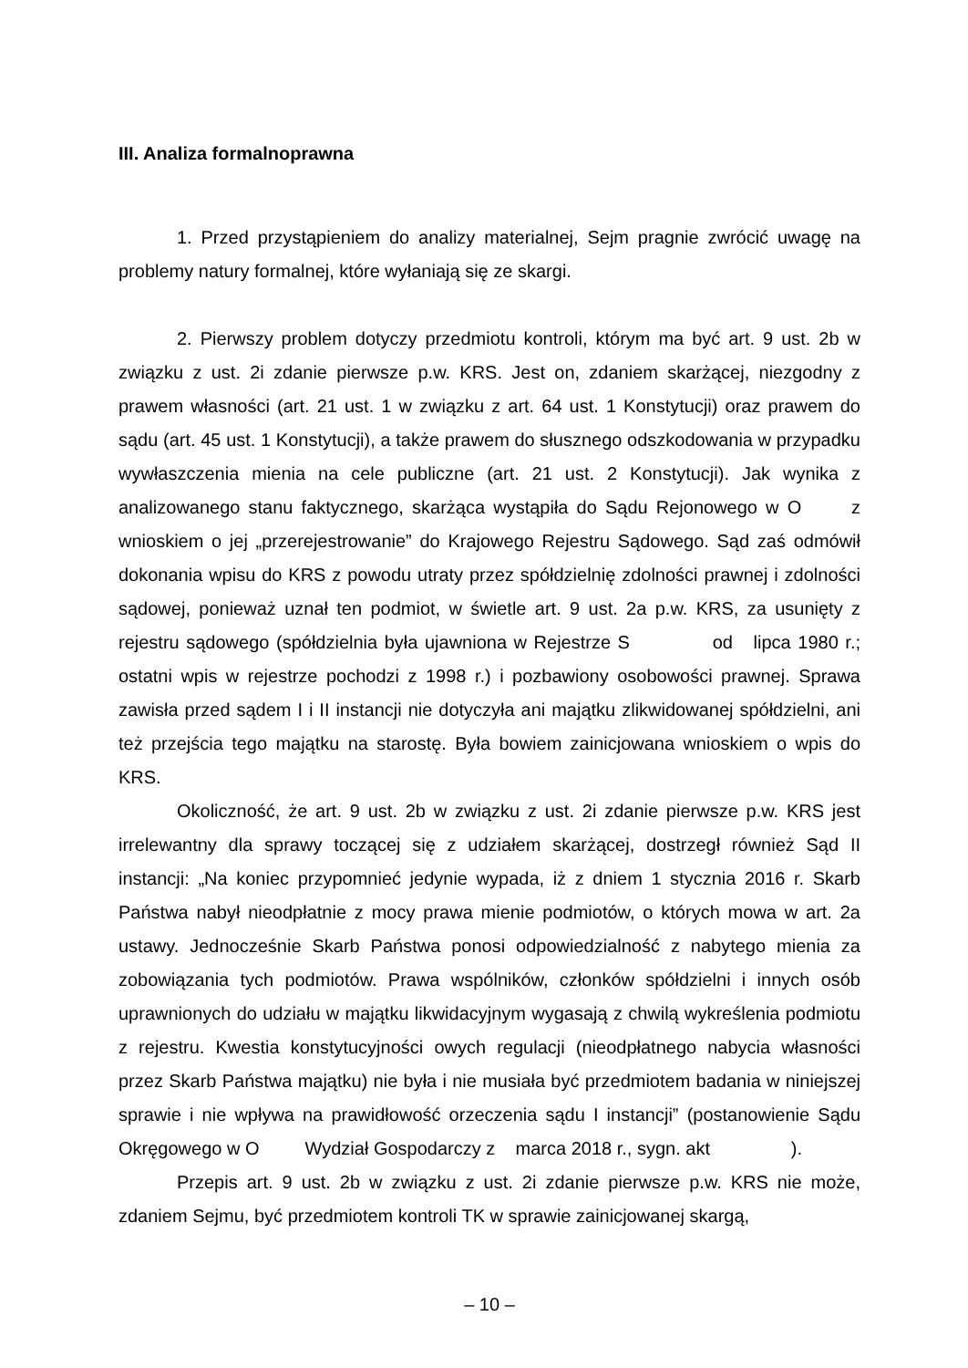III. Analiza formalnoprawna
1. Przed przystąpieniem do analizy materialnej, Sejm pragnie zwrócić uwagę na problemy natury formalnej, które wyłaniają się ze skargi.
2. Pierwszy problem dotyczy przedmiotu kontroli, którym ma być art. 9 ust. 2b w związku z ust. 2i zdanie pierwsze p.w. KRS. Jest on, zdaniem skarżącej, niezgodny z prawem własności (art. 21 ust. 1 w związku z art. 64 ust. 1 Konstytucji) oraz prawem do sądu (art. 45 ust. 1 Konstytucji), a także prawem do słusznego odszkodowania w przypadku wywłaszczenia mienia na cele publiczne (art. 21 ust. 2 Konstytucji). Jak wynika z analizowanego stanu faktycznego, skarżąca wystąpiła do Sądu Rejonowego w O z wnioskiem o jej „przerejestrowanie” do Krajowego Rejestru Sądowego. Sąd zaś odmówił dokonania wpisu do KRS z powodu utraty przez spółdzielnię zdolności prawnej i zdolności sądowej, ponieważ uznał ten podmiot, w świetle art. 9 ust. 2a p.w. KRS, za usunięty z rejestru sądowego (spółdzielnia była ujawniona w Rejestrze S od lipca 1980 r.; ostatni wpis w rejestrze pochodzi z 1998 r.) i pozbawiony osobowości prawnej. Sprawa zawisła przed sądem I i II instancji nie dotyczyła ani majątku zlikwidowanej spółdzielni, ani też przejścia tego majątku na starostę. Była bowiem zainicjowana wnioskiem o wpis do KRS.
Okoliczność, że art. 9 ust. 2b w związku z ust. 2i zdanie pierwsze p.w. KRS jest irrelewantny dla sprawy toczącej się z udziałem skarżącej, dostrzegł również Sąd II instancji: „Na koniec przypomnieć jedynie wypada, iż z dniem 1 stycznia 2016 r. Skarb Państwa nabył nieodpłatnie z mocy prawa mienie podmiotów, o których mowa w art. 2a ustawy. Jednocześnie Skarb Państwa ponosi odpowiedzialność z nabytego mienia za zobowiązania tych podmiotów. Prawa wspólników, członków spółdzielni i innych osób uprawnionych do udziału w majątku likwidacyjnym wygasają z chwilą wykreślenia podmiotu z rejestru. Kwestia konstytucyjności owych regulacji (nieodpłatnego nabycia własności przez Skarb Państwa majątku) nie była i nie musiała być przedmiotem badania w niniejszej sprawie i nie wpływa na prawidłowość orzeczenia sądu I instancji” (postanowienie Sądu Okręgowego w O Wydział Gospodarczy z marca 2018 r., sygn. akt ).
Przepis art. 9 ust. 2b w związku z ust. 2i zdanie pierwsze p.w. KRS nie może, zdaniem Sejmu, być przedmiotem kontroli TK w sprawie zainicjowanej skargą,
– 10 –